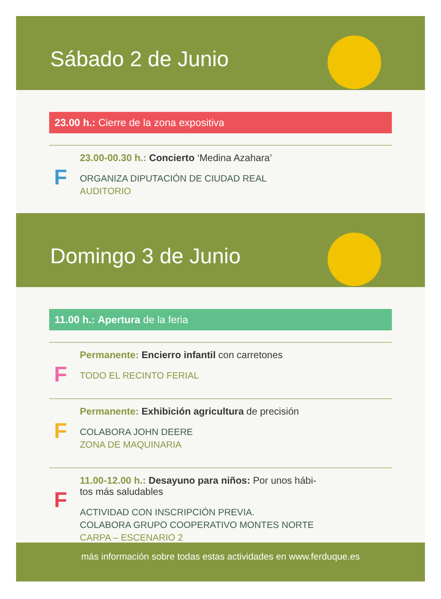Sábado 2 de Junio
23.00 h.: Cierre de la zona expositiva
F
23.00-00.30 h.: Concierto ‘Medina Azahara’
ORGANIZA DIPUTACIÓN DE CIUDAD REAL
AUDITORIO
Domingo 3 de Junio
11.00 h.: Apertura de la feria
F
Permanente: Encierro infantil con carretones
TODO EL RECINTO FERIAL
F
Permanente: Exhibición agricultura de precisión
COLABORA JOHN DEERE
ZONA DE MAQUINARIA
F
11.00-12.00 h.: Desayuno para niños: Por unos hábi-
tos más saludables
ACTIVIDAD CON INSCRIPCIÓN PREVIA.
COLABORA GRUPO COOPERATIVO MONTES NORTE
CARPA – ESCENARIO 2
más información sobre todas estas actividades en www.ferduque.es